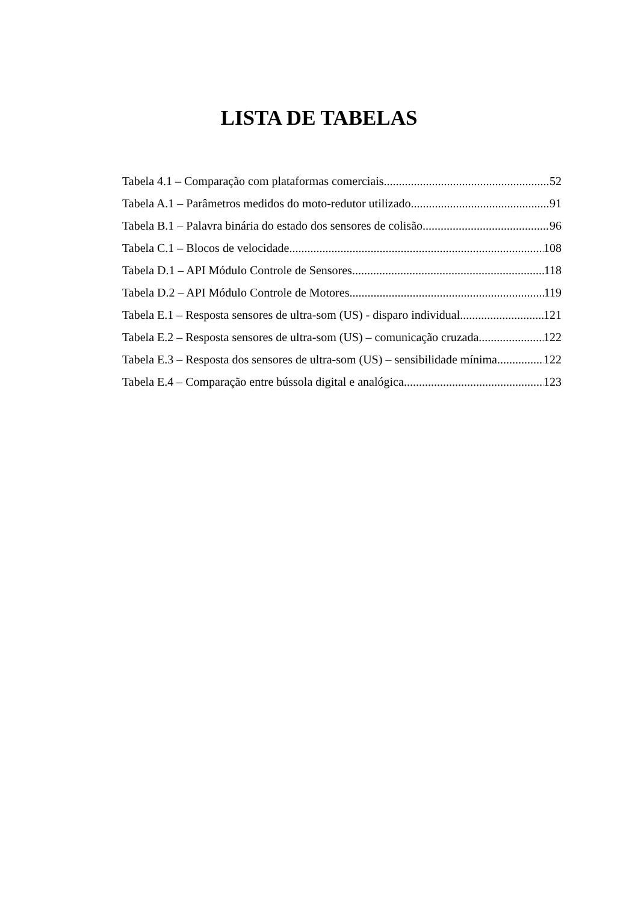LISTA DE TABELAS
Tabela 4.1 – Comparação com plataformas comerciais 52
Tabela A.1 – Parâmetros medidos do moto-redutor utilizado 91
Tabela B.1 – Palavra binária do estado dos sensores de colisão 96
Tabela C.1 – Blocos de velocidade 108
Tabela D.1 – API Módulo Controle de Sensores 118
Tabela D.2 – API Módulo Controle de Motores 119
Tabela E.1 – Resposta sensores de ultra-som (US) - disparo individual 121
Tabela E.2 – Resposta sensores de ultra-som (US) – comunicação cruzada 122
Tabela E.3 – Resposta dos sensores de ultra-som (US) – sensibilidade mínima 122
Tabela E.4 – Comparação entre bússola digital e analógica 123